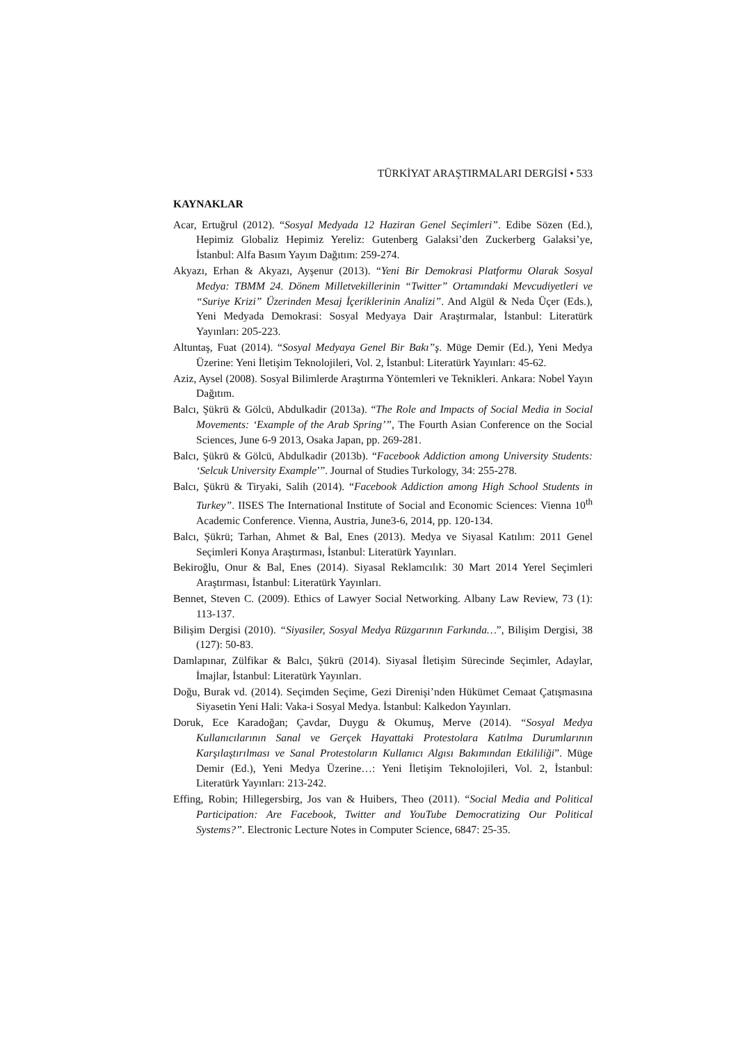TÜRKİYAT ARAŞTIRMALARI DERGİSİ • 533
KAYNAKLAR
Acar, Ertuğrul (2012). “Sosyal Medyada 12 Haziran Genel Seçimleri”. Edibe Sözen (Ed.), Hepimiz Globaliz Hepimiz Yereliz: Gutenberg Galaksi’den Zuckerberg Galaksi’ye, İstanbul: Alfa Basım Yayım Dağıtım: 259-274.
Akyazı, Erhan & Akyazı, Ayşenur (2013). “Yeni Bir Demokrasi Platformu Olarak Sosyal Medya: TBMM 24. Dönem Milletvekillerinin “Twitter” Ortamındaki Mevcudiyetleri ve “Suriye Krizi” Üzerinden Mesaj İçeriklerinin Analizi”. And Algül & Neda Üçer (Eds.), Yeni Medyada Demokrasi: Sosyal Medyaya Dair Araştırmalar, İstanbul: Literatürk Yayınları: 205-223.
Altuntaş, Fuat (2014). “Sosyal Medyaya Genel Bir Bakı”ş. Müge Demir (Ed.), Yeni Medya Üzerine: Yeni İletişim Teknolojileri, Vol. 2, İstanbul: Literatürk Yayınları: 45-62.
Aziz, Aysel (2008). Sosyal Bilimlerde Araştırma Yöntemleri ve Teknikleri. Ankara: Nobel Yayın Dağıtım.
Balcı, Şükrü & Gölcü, Abdulkadir (2013a). “The Role and Impacts of Social Media in Social Movements: ‘Example of the Arab Spring’”, The Fourth Asian Conference on the Social Sciences, June 6-9 2013, Osaka Japan, pp. 269-281.
Balcı, Şükrü & Gölcü, Abdulkadir (2013b). “Facebook Addiction among University Students: ‘Selcuk University Example’”. Journal of Studies Turkology, 34: 255-278.
Balcı, Şükrü & Tiryaki, Salih (2014). “Facebook Addiction among High School Students in Turkey”. IISES The International Institute of Social and Economic Sciences: Vienna 10<sup>th</sup> Academic Conference. Vienna, Austria, June3-6, 2014, pp. 120-134.
Balcı, Şükrü; Tarhan, Ahmet & Bal, Enes (2013). Medya ve Siyasal Katılım: 2011 Genel Seçimleri Konya Araştırması, İstanbul: Literatürk Yayınları.
Bekiroğlu, Onur & Bal, Enes (2014). Siyasal Reklamcılık: 30 Mart 2014 Yerel Seçimleri Araştırması, İstanbul: Literatürk Yayınları.
Bennet, Steven C. (2009). Ethics of Lawyer Social Networking. Albany Law Review, 73 (1): 113-137.
Bilişim Dergisi (2010). “Siyasiler, Sosyal Medya Rüzgarının Farkında…”, Bilişim Dergisi, 38 (127): 50-83.
Damlapınar, Zülfikar & Balcı, Şükrü (2014). Siyasal İletişim Sürecinde Seçimler, Adaylar, İmajlar, İstanbul: Literatürk Yayınları.
Doğu, Burak vd. (2014). Seçimden Seçime, Gezi Direnişi’nden Hükümet Cemaat Çatışmasına Siyasetin Yeni Hali: Vaka-i Sosyal Medya. İstanbul: Kalkedon Yayınları.
Doruk, Ece Karadoğan; Çavdar, Duygu & Okumuş, Merve (2014). “Sosyal Medya Kullanıcılarının Sanal ve Gerçek Hayattaki Protestolara Katılma Durumlarının Karşılaştırılması ve Sanal Protestoların Kullanıcı Algısı Bakımından Etkililiği”. Müge Demir (Ed.), Yeni Medya Üzerine…: Yeni İletişim Teknolojileri, Vol. 2, İstanbul: Literatürk Yayınları: 213-242.
Effing, Robin; Hillegersbirg, Jos van & Huibers, Theo (2011). “Social Media and Political Participation: Are Facebook, Twitter and YouTube Democratizing Our Political Systems?”. Electronic Lecture Notes in Computer Science, 6847: 25-35.